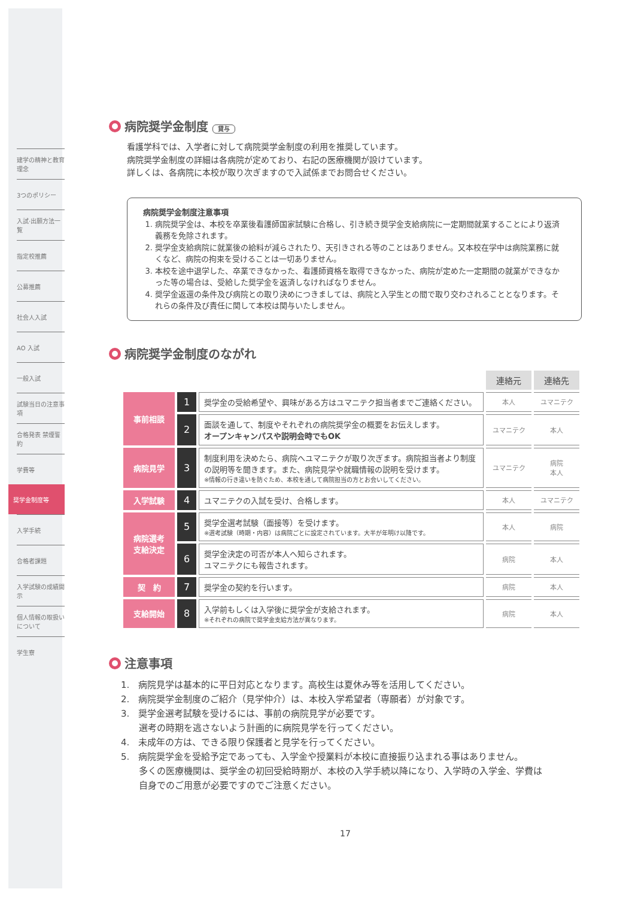建学の精神と教育理念
3つのポリシー
入試·出願方法一覧
指定校推薦
公募推薦
社会人入試
AO 入試
一般入試
試験当日の注意事項
合格発表 禁煙誓約
学費等
奨学金制度等
入学手続
合格者課題
入学試験の成績開示
個人情報の取扱いについて
学生寮
病院奨学金制度 貸与
看護学科では、入学者に対して病院奨学金制度の利用を推奨しています。
病院奨学金制度の詳細は各病院が定めており、右記の医療機関が設けています。
詳しくは、各病院に本校が取り次ぎますので入試係までお問合せください。
病院奨学金制度注意事項
1. 病院奨学金は、本校を卒業後看護師国家試験に合格し、引き続き奨学金支給病院に一定期間就業することにより返済義務を免除されます。
2. 奨学金支給病院に就業後の給料が減らされたり、天引きされる等のことはありません。又本校在学中は病院業務に就くなど、病院の拘束を受けることは一切ありません。
3. 本校を途中退学した、卒業できなかった、看護師資格を取得できなかった、病院が定めた一定期間の就業ができなかった等の場合は、受給した奨学金を返済しなければなりません。
4. 奨学金返還の条件及び病院との取り決めにつきましては、病院と入学生との間で取り交わされることとなります。それらの条件及び責任に関して本校は関与いたしません。
病院奨学金制度のながれ
| | | | 連絡元 | 連絡先 |
| 事前相談 | 1 | 奨学金の受給希望や、興味がある方はユマニテク担当者までご連絡ください。 | 本人 | ユマニテク |
| | 2 | 面談を通して、制度やそれぞれの病院奨学金の概要をお伝えします。 オープンキャンパスや説明会時でもOK | ユマニテク | 本人 |
| 病院見学 | 3 | 制度利用を決めたら、病院へユマニテクが取り次ぎます。病院担当者より制度の説明等を聞きます。また、病院見学や就職情報の説明を受けます。 ※情報の行き違いを防ぐため、本校を通して病院担当の方とお会いしてください。 | ユマニテク | 病院 本人 |
| 入学試験 | 4 | ユマニテクの入試を受け、合格します。 | 本人 | ユマニテク |
| 病院選考 支給決定 | 5 | 奨学金選考試験（面接等）を受けます。 ※選考試験（時期・内容）は病院ごとに設定されています。大半が年明け以降です。 | 本人 | 病院 |
| | 6 | 奨学金決定の可否が本人へ知らされます。 ユマニテクにも報告されます。 | 病院 | 本人 |
| 契 約 | 7 | 奨学金の契約を行います。 | 病院 | 本人 |
| 支給開始 | 8 | 入学前もしくは入学後に奨学金が支給されます。 ※それぞれの病院で奨学金支給方法が異なります。 | 病院 | 本人 |
注意事項
1.　病院見学は基本的に平日対応となります。高校生は夏休み等を活用してください。
2.　病院奨学金制度のご紹介（見学仲介）は、本校入学希望者（専願者）が対象です。
3.　奨学金選考試験を受けるには、事前の病院見学が必要です。
　　選考の時期を逃さないよう計画的に病院見学を行ってください。
4.　未成年の方は、できる限り保護者と見学を行ってください。
5.　病院奨学金を受給予定であっても、入学金や授業料が本校に直接振り込まれる事はありません。
　　多くの医療機関は、奨学金の初回受給時期が、本校の入学手続以降になり、入学時の入学金、学費は
　　自身でのご用意が必要ですのでご注意ください。
17